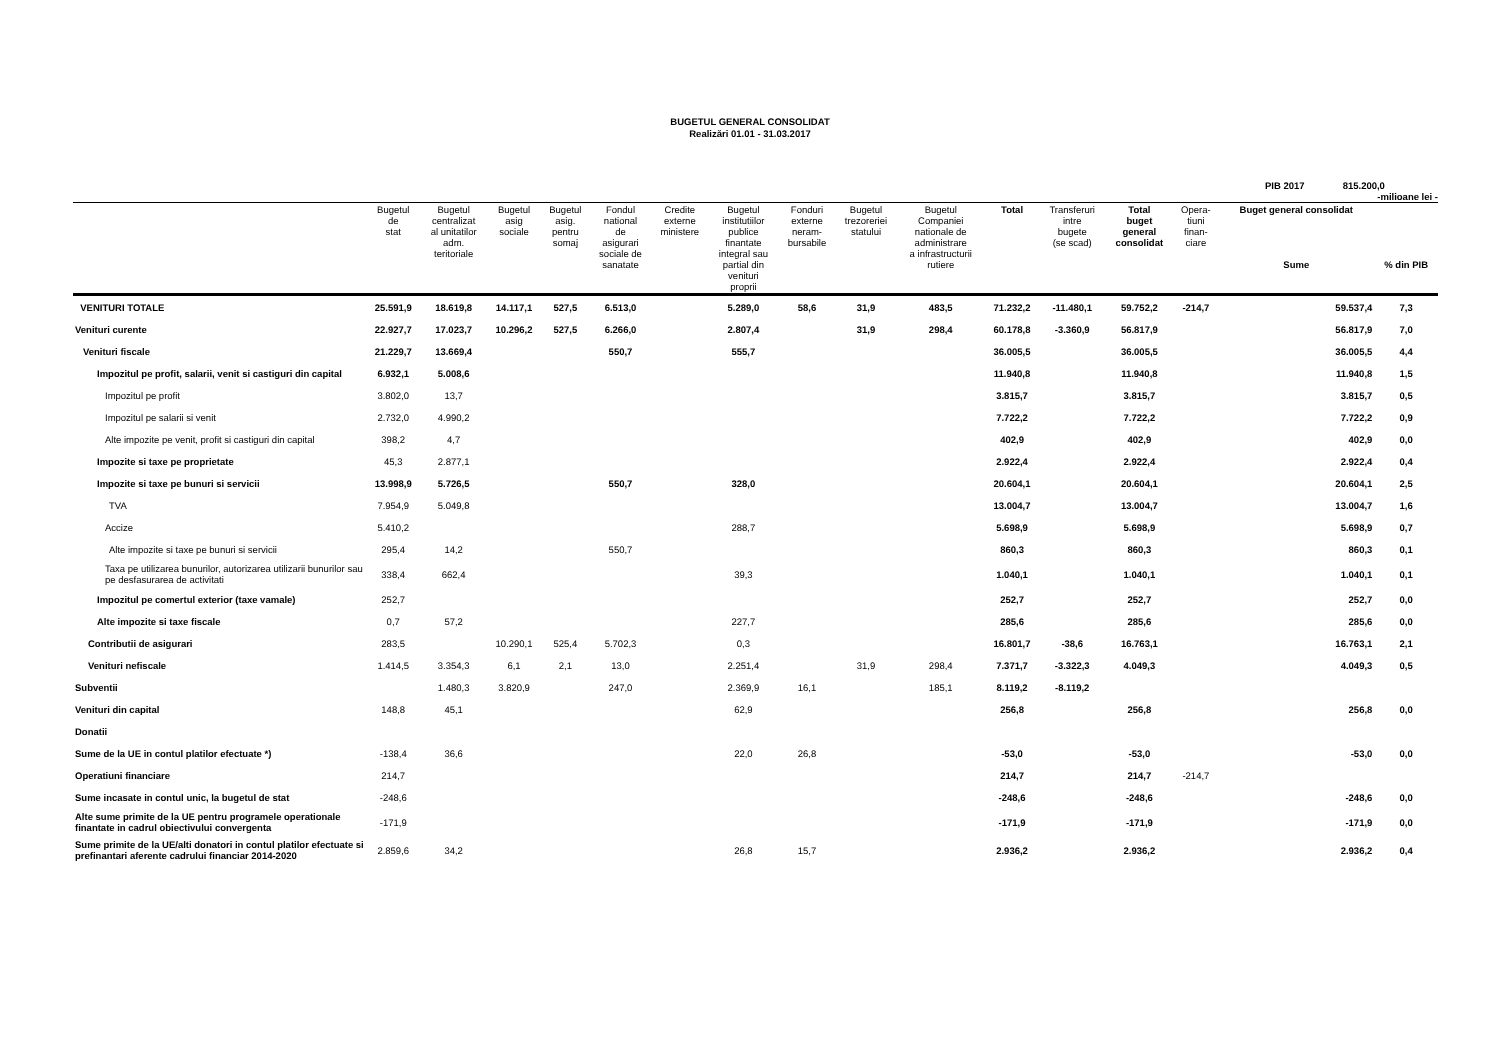BUGETUL GENERAL CONSOLIDAT
Realizări 01.01 - 31.03.2017
PIB 2017 815.200,0
-milioane lei -
| | Bugetul de stat | Bugetul centralizat al unitatilor adm. teritoriale | Bugetul asig sociale | Bugetul asig. pentru somaj | Fondul national de asigurari sociale de sanatate | Credite externe ministere | Bugetul institutiilor publice finantate integral sau partial din venituri proprii | Fonduri externe neram- bursabile | Bugetul trezoreriei statului | Bugetul Companiei nationale de administrare a infrastructurii rutiere | Total | Transferuri intre bugete (se scad) | Total buget general consolidat | Opera- tiuni finan- ciare | Buget general consolidat Sume | % din PIB |
| --- | --- | --- | --- | --- | --- | --- | --- | --- | --- | --- | --- | --- | --- | --- | --- | --- |
| VENITURI TOTALE | 25.591,9 | 18.619,8 | 14.117,1 | 527,5 | 6.513,0 | | 5.289,0 | 58,6 | 31,9 | 483,5 | 71.232,2 | -11.480,1 | 59.752,2 | -214,7 | 59.537,4 | 7,3 |
| Venituri curente | 22.927,7 | 17.023,7 | 10.296,2 | 527,5 | 6.266,0 | | 2.807,4 | | 31,9 | 298,4 | 60.178,8 | -3.360,9 | 56.817,9 | | 56.817,9 | 7,0 |
| Venituri fiscale | 21.229,7 | 13.669,4 | | | 550,7 | | 555,7 | | | | 36.005,5 | | 36.005,5 | | 36.005,5 | 4,4 |
| Impozitul pe profit, salarii, venit si castiguri din capital | 6.932,1 | 5.008,6 | | | | | | | | | 11.940,8 | | 11.940,8 | | 11.940,8 | 1,5 |
| Impozitul pe profit | 3.802,0 | 13,7 | | | | | | | | | 3.815,7 | | 3.815,7 | | 3.815,7 | 0,5 |
| Impozitul pe salarii si venit | 2.732,0 | 4.990,2 | | | | | | | | | 7.722,2 | | 7.722,2 | | 7.722,2 | 0,9 |
| Alte impozite pe venit, profit si castiguri din capital | 398,2 | 4,7 | | | | | | | | | 402,9 | | 402,9 | | 402,9 | 0,0 |
| Impozite si taxe pe proprietate | 45,3 | 2.877,1 | | | | | | | | | 2.922,4 | | 2.922,4 | | 2.922,4 | 0,4 |
| Impozite si taxe pe bunuri si servicii | 13.998,9 | 5.726,5 | | | 550,7 | | 328,0 | | | | 20.604,1 | | 20.604,1 | | 20.604,1 | 2,5 |
| TVA | 7.954,9 | 5.049,8 | | | | | | | | | 13.004,7 | | 13.004,7 | | 13.004,7 | 1,6 |
| Accize | 5.410,2 | | | | | | 288,7 | | | | 5.698,9 | | 5.698,9 | | 5.698,9 | 0,7 |
| Alte impozite si taxe pe bunuri si servicii | 295,4 | 14,2 | | | 550,7 | | | | | | 860,3 | | 860,3 | | 860,3 | 0,1 |
| Taxa pe utilizarea bunurilor, autorizarea utilizarii bunurilor sau pe desfasurarea de activitati | 338,4 | 662,4 | | | | | 39,3 | | | | 1.040,1 | | 1.040,1 | | 1.040,1 | 0,1 |
| Impozitul pe comertul exterior (taxe vamale) | 252,7 | | | | | | | | | | 252,7 | | 252,7 | | 252,7 | 0,0 |
| Alte impozite si taxe fiscale | 0,7 | 57,2 | | | | | 227,7 | | | | 285,6 | | 285,6 | | 285,6 | 0,0 |
| Contributii de asigurari | 283,5 | | 10.290,1 | 525,4 | 5.702,3 | | 0,3 | | | | 16.801,7 | -38,6 | 16.763,1 | | 16.763,1 | 2,1 |
| Venituri nefiscale | 1.414,5 | 3.354,3 | 6,1 | 2,1 | 13,0 | | 2.251,4 | | 31,9 | 298,4 | 7.371,7 | -3.322,3 | 4.049,3 | | 4.049,3 | 0,5 |
| Subventii | | 1.480,3 | 3.820,9 | | 247,0 | | 2.369,9 | 16,1 | | 185,1 | 8.119,2 | -8.119,2 | | | | |
| Venituri din capital | 148,8 | 45,1 | | | | | 62,9 | | | | 256,8 | | 256,8 | | 256,8 | 0,0 |
| Donatii | | | | | | | | | | | | | | | | |
| Sume de la UE in contul platilor efectuate *) | -138,4 | 36,6 | | | | | 22,0 | 26,8 | | | -53,0 | | -53,0 | | -53,0 | 0,0 |
| Operatiuni financiare | 214,7 | | | | | | | | | | 214,7 | | 214,7 | -214,7 | | |
| Sume incasate in contul unic, la bugetul de stat | -248,6 | | | | | | | | | | -248,6 | | -248,6 | | -248,6 | 0,0 |
| Alte sume primite de la UE pentru programele operationale finantate in cadrul obiectivului convergenta | -171,9 | | | | | | | | | | -171,9 | | -171,9 | | -171,9 | 0,0 |
| Sume primite de la UE/alti donatori in contul platilor efectuate si prefinantari aferente cadrului financiar 2014-2020 | 2.859,6 | 34,2 | | | | | 26,8 | 15,7 | | | 2.936,2 | | 2.936,2 | | 2.936,2 | 0,4 |